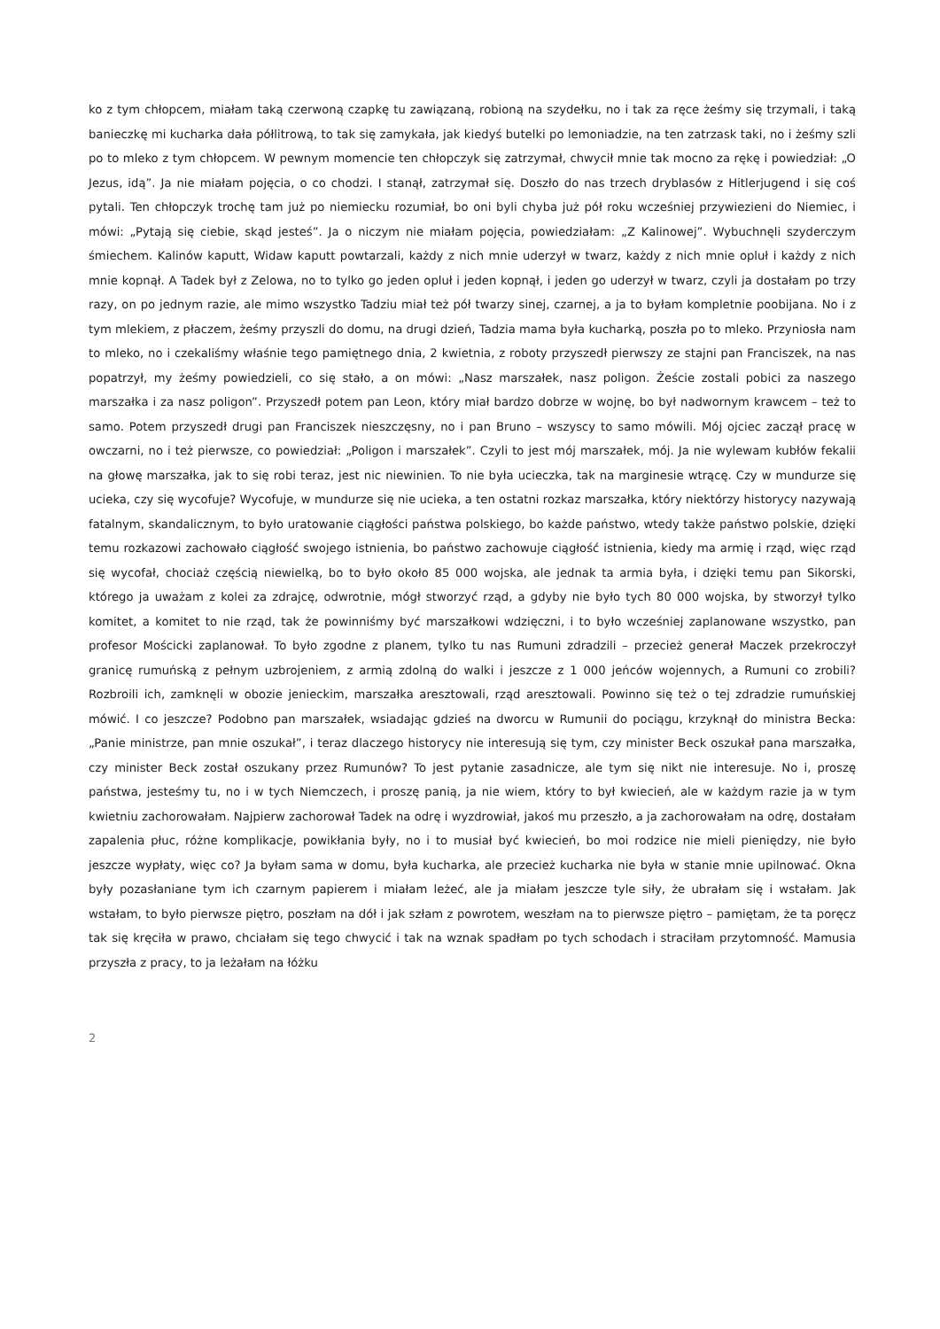ko z tym chłopcem, miałam taką czerwoną czapkę tu zawiązaną, robioną na szydełku, no i tak za ręce żeśmy się trzymali, i taką banieczkę mi kucharka dała półlitrową, to tak się zamykała, jak kiedyś butelki po lemoniadzie, na ten zatrzask taki, no i żeśmy szli po to mleko z tym chłopcem. W pewnym momencie ten chłopczyk się zatrzymał, chwycił mnie tak mocno za rękę i powiedział: „O Jezus, idą”. Ja nie miałam pojęcia, o co chodzi. I stanął, zatrzymał się. Doszło do nas trzech dryblasów z Hitlerjugend i się coś pytali. Ten chłopczyk trochę tam już po niemiecku rozumiał, bo oni byli chyba już pół roku wcześniej przywiezieni do Niemiec, i mówi: „Pytają się ciebie, skąd jesteś”. Ja o niczym nie miałam pojęcia, powiedziałam: „Z Kalinowej”. Wybuchnęli szyderczym śmiechem. Kalinów kaputt, Widaw kaputt powtarzali, każdy z nich mnie uderzył w twarz, każdy z nich mnie opluł i każdy z nich mnie kopnął. A Tadek był z Zelowa, no to tylko go jeden opluł i jeden kopnął, i jeden go uderzył w twarz, czyli ja dostałam po trzy razy, on po jednym razie, ale mimo wszystko Tadziu miał też pół twarzy sinej, czarnej, a ja to byłam kompletnie poobijana. No i z tym mlekiem, z płaczem, żeśmy przyszli do domu, na drugi dzień, Tadzia mama była kucharką, poszła po to mleko. Przyniosła nam to mleko, no i czekaliśmy właśnie tego pamiętnego dnia, 2 kwietnia, z roboty przyszedł pierwszy ze stajni pan Franciszek, na nas popatrzył, my żeśmy powiedzieli, co się stało, a on mówi: „Nasz marszałek, nasz poligon. Żeście zostali pobici za naszego marszałka i za nasz poligon”. Przyszedł potem pan Leon, który miał bardzo dobrze w wojnę, bo był nadwornym krawcem – też to samo. Potem przyszedł drugi pan Franciszek nieszczęsny, no i pan Bruno – wszyscy to samo mówili. Mój ojciec zaczął pracę w owczarni, no i też pierwsze, co powiedział: „Poligon i marszałek”. Czyli to jest mój marszałek, mój. Ja nie wylewam kubłów fekalii na głowę marszałka, jak to się robi teraz, jest nic niewinien. To nie była ucieczka, tak na marginesie wtrącę. Czy w mundurze się ucieka, czy się wycofuje? Wycofuje, w mundurze się nie ucieka, a ten ostatni rozkaz marszałka, który niektórzy historycy nazywają fatalnym, skandalicznym, to było uratowanie ciągłości państwa polskiego, bo każde państwo, wtedy także państwo polskie, dzięki temu rozkazowi zachowało ciągłość swojego istnienia, bo państwo zachowuje ciągłość istnienia, kiedy ma armię i rząd, więc rząd się wycofał, chociaż częścią niewielką, bo to było około 85 000 wojska, ale jednak ta armia była, i dzięki temu pan Sikorski, którego ja uważam z kolei za zdrajcę, odwrotnie, mógł stworzyć rząd, a gdyby nie było tych 80 000 wojska, by stworzył tylko komitet, a komitet to nie rząd, tak że powinniśmy być marszałkowi wdzięczni, i to było wcześniej zaplanowane wszystko, pan profesor Mościcki zaplanował. To było zgodne z planem, tylko tu nas Rumuni zdradzili – przecież generał Maczek przekroczył granicę rumuńską z pełnym uzbrojeniem, z armią zdolną do walki i jeszcze z 1 000 jeńców wojennych, a Rumuni co zrobili? Rozbroili ich, zamknęli w obozie jenieckim, marszałka aresztowali, rząd aresztowali. Powinno się też o tej zdradzie rumuńskiej mówić. I co jeszcze? Podobno pan marszałek, wsiadając gdzieś na dworcu w Rumunii do pociągu, krzyknął do ministra Becka: „Panie ministrze, pan mnie oszukał”, i teraz dlaczego historycy nie interesują się tym, czy minister Beck oszukał pana marszałka, czy minister Beck został oszukany przez Rumunów? To jest pytanie zasadnicze, ale tym się nikt nie interesuje. No i, proszę państwa, jesteśmy tu, no i w tych Niemczech, i proszę panią, ja nie wiem, który to był kwiecień, ale w każdym razie ja w tym kwietniu zachorowałam. Najpierw zachorował Tadek na odrę i wyzdrowiał, jakoś mu przeszło, a ja zachorowałam na odrę, dostałam zapalenia płuc, różne komplikacje, powikłania były, no i to musiał być kwiecień, bo moi rodzice nie mieli pieniędzy, nie było jeszcze wypłaty, więc co? Ja byłam sama w domu, była kucharka, ale przecież kucharka nie była w stanie mnie upilnować. Okna były pozasłaniane tym ich czarnym papierem i miałam leżeć, ale ja miałam jeszcze tyle siły, że ubrałam się i wstałam. Jak wstałam, to było pierwsze piętro, poszłam na dół i jak szłam z powrotem, weszłam na to pierwsze piętro – pamiętam, że ta poręcz tak się kręciła w prawo, chciałam się tego chwycić i tak na wznak spadłam po tych schodach i straciłam przytomność. Mamusia przyszła z pracy, to ja leżałam na łóżku
2